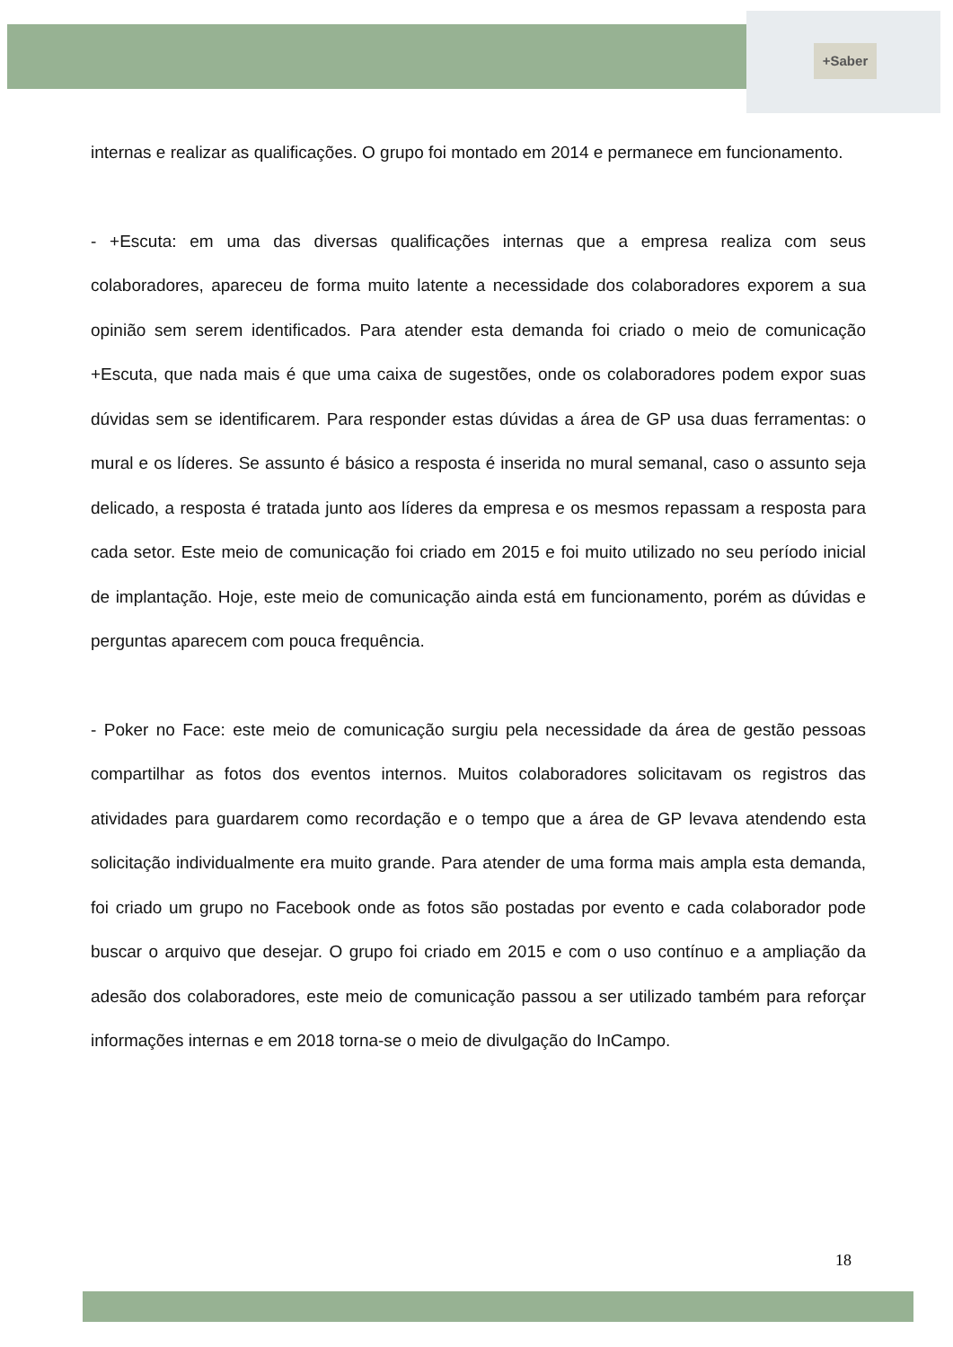+Saber
internas e realizar as qualificações. O grupo foi montado em 2014 e permanece em funcionamento.
- +Escuta: em uma das diversas qualificações internas que a empresa realiza com seus colaboradores, apareceu de forma muito latente a necessidade dos colaboradores exporem a sua opinião sem serem identificados. Para atender esta demanda foi criado o meio de comunicação +Escuta, que nada mais é que uma caixa de sugestões, onde os colaboradores podem expor suas dúvidas sem se identificarem. Para responder estas dúvidas a área de GP usa duas ferramentas: o mural e os líderes. Se assunto é básico a resposta é inserida no mural semanal, caso o assunto seja delicado, a resposta é tratada junto aos líderes da empresa e os mesmos repassam a resposta para cada setor. Este meio de comunicação foi criado em 2015 e foi muito utilizado no seu período inicial de implantação. Hoje, este meio de comunicação ainda está em funcionamento, porém as dúvidas e perguntas aparecem com pouca frequência.
- Poker no Face: este meio de comunicação surgiu pela necessidade da área de gestão pessoas compartilhar as fotos dos eventos internos. Muitos colaboradores solicitavam os registros das atividades para guardarem como recordação e o tempo que a área de GP levava atendendo esta solicitação individualmente era muito grande. Para atender de uma forma mais ampla esta demanda, foi criado um grupo no Facebook onde as fotos são postadas por evento e cada colaborador pode buscar o arquivo que desejar. O grupo foi criado em 2015 e com o uso contínuo e a ampliação da adesão dos colaboradores, este meio de comunicação passou a ser utilizado também para reforçar informações internas e em 2018 torna-se o meio de divulgação do InCampo.
18